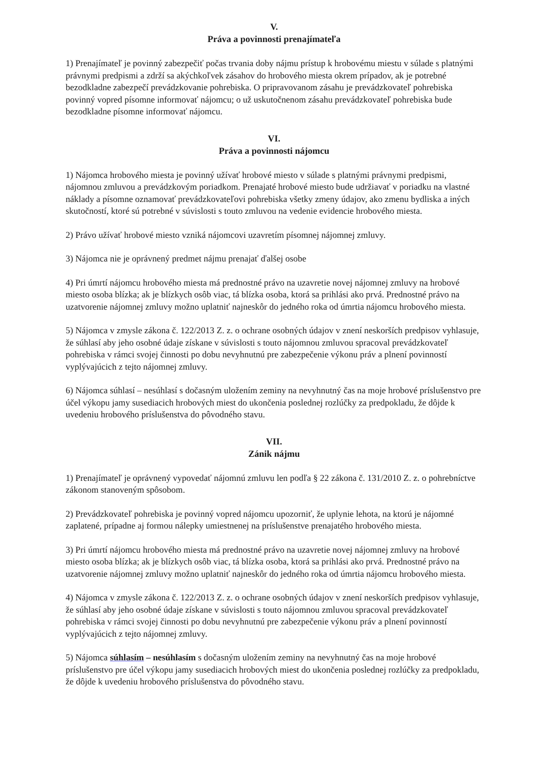V.
Práva a povinnosti prenajímateľa
1) Prenajímateľ je povinný zabezpečiť počas trvania doby nájmu prístup k hrobovému miestu v súlade s platnými právnymi predpismi a zdrží sa akýchkoľvek zásahov do hrobového miesta okrem prípadov, ak je potrebné bezodkladne zabezpečí prevádzkovanie pohrebiska. O pripravovanom zásahu je prevádzkovateľ pohrebiska povinný vopred písomne informovať nájomcu; o už uskutočnenom zásahu prevádzkovateľ pohrebiska bude bezodkladne písomne informovať nájomcu.
VI.
Práva a povinnosti nájomcu
1) Nájomca hrobového miesta je povinný užívať hrobové miesto v súlade s platnými právnymi predpismi, nájomnou zmluvou a prevádzkovým poriadkom. Prenajaté hrobové miesto bude udržiavať v poriadku na vlastné náklady a písomne oznamovať prevádzkovateľovi pohrebiska všetky zmeny údajov, ako zmenu bydliska a iných skutočností, ktoré sú potrebné v súvislosti s touto zmluvou na vedenie evidencie hrobového miesta.
2) Právo užívať hrobové miesto vzniká nájomcovi uzavretím písomnej nájomnej zmluvy.
3) Nájomca nie je oprávnený predmet nájmu prenajať ďalšej osobe
4) Pri úmrtí nájomcu hrobového miesta má prednostné právo na uzavretie novej nájomnej zmluvy na hrobové miesto osoba blízka; ak je blízkych osôb viac, tá blízka osoba, ktorá sa prihlási ako prvá. Prednostné právo na uzatvorenie nájomnej zmluvy možno uplatniť najneskôr do jedného roka od úmrtia nájomcu hrobového miesta.
5) Nájomca v zmysle zákona č. 122/2013 Z. z. o ochrane osobných údajov v znení neskorších predpisov vyhlasuje, že súhlasí aby jeho osobné údaje získane v súvislosti s touto nájomnou zmluvou spracoval prevádzkovateľ pohrebiska v rámci svojej činnosti po dobu nevyhnutnú pre zabezpečenie výkonu práv a plnení povinností vyplývajúcich z tejto nájomnej zmluvy.
6) Nájomca súhlasí – nesúhlasí s dočasným uložením zeminy na nevyhnutný čas na moje hrobové príslušenstvo pre účel výkopu jamy susediacich hrobových miest do ukončenia poslednej rozlúčky za predpokladu, že dôjde k uvedeniu hrobového príslušenstva do pôvodného stavu.
VII.
Zánik nájmu
1) Prenajímateľ je oprávnený vypovedať nájomnú zmluvu len podľa § 22 zákona č. 131/2010 Z. z. o pohrebníctve zákonom stanoveným spôsobom.
2) Prevádzkovateľ pohrebiska je povinný vopred nájomcu upozorniť, že uplynie lehota, na ktorú je nájomné zaplatené, prípadne aj formou nálepky umiestnenej na príslušenstve prenajatého hrobového miesta.
3) Pri úmrtí nájomcu hrobového miesta má prednostné právo na uzavretie novej nájomnej zmluvy na hrobové miesto osoba blízka; ak je blízkych osôb viac, tá blízka osoba, ktorá sa prihlási ako prvá. Prednostné právo na uzatvorenie nájomnej zmluvy možno uplatniť najneskôr do jedného roka od úmrtia nájomcu hrobového miesta.
4) Nájomca v zmysle zákona č. 122/2013 Z. z. o ochrane osobných údajov v znení neskorších predpisov vyhlasuje, že súhlasí aby jeho osobné údaje získane v súvislosti s touto nájomnou zmluvou spracoval prevádzkovateľ pohrebiska v rámci svojej činnosti po dobu nevyhnutnú pre zabezpečenie výkonu práv a plnení povinností vyplývajúcich z tejto nájomnej zmluvy.
5) Nájomca súhlasím – nesúhlasím s dočasným uložením zeminy na nevyhnutný čas na moje hrobové príslušenstvo pre účel výkopu jamy susediacich hrobových miest do ukončenia poslednej rozlúčky za predpokladu, že dôjde k uvedeniu hrobového príslušenstva do pôvodného stavu.